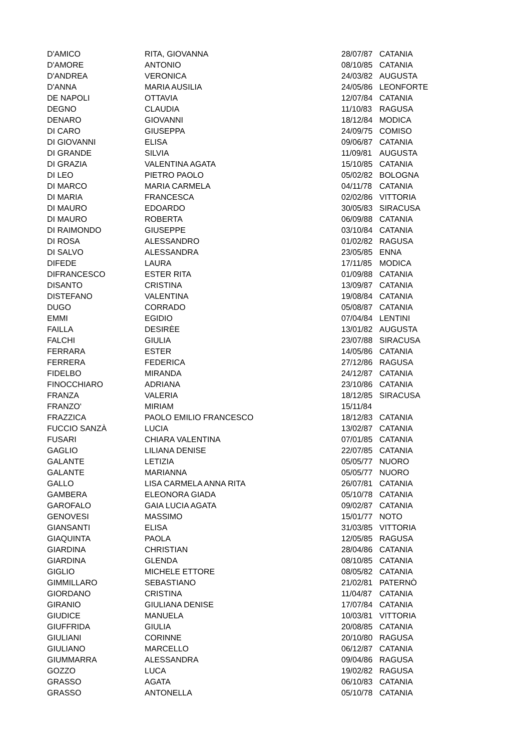| D'AMICO | RITA, GIOVANNA | 28/07/87 | CATANIA |
| D'AMORE | ANTONIO | 08/10/85 | CATANIA |
| D'ANDREA | VERONICA | 24/03/82 | AUGUSTA |
| D'ANNA | MARIA AUSILIA | 24/05/86 | LEONFORTE |
| DE NAPOLI | OTTAVIA | 12/07/84 | CATANIA |
| DEGNO | CLAUDIA | 11/10/83 | RAGUSA |
| DENARO | GIOVANNI | 18/12/84 | MODICA |
| DI CARO | GIUSEPPA | 24/09/75 | COMISO |
| DI GIOVANNI | ELISA | 09/06/87 | CATANIA |
| DI GRANDE | SILVIA | 11/09/81 | AUGUSTA |
| DI GRAZIA | VALENTINA AGATA | 15/10/85 | CATANIA |
| DI LEO | PIETRO PAOLO | 05/02/82 | BOLOGNA |
| DI MARCO | MARIA CARMELA | 04/11/78 | CATANIA |
| DI MARIA | FRANCESCA | 02/02/86 | VITTORIA |
| DI MAURO | EDOARDO | 30/05/83 | SIRACUSA |
| DI MAURO | ROBERTA | 06/09/88 | CATANIA |
| DI RAIMONDO | GIUSEPPE | 03/10/84 | CATANIA |
| DI ROSA | ALESSANDRO | 01/02/82 | RAGUSA |
| DI SALVO | ALESSANDRA | 23/05/85 | ENNA |
| DIFEDE | LAURA | 17/11/85 | MODICA |
| DIFRANCESCO | ESTER RITA | 01/09/88 | CATANIA |
| DISANTO | CRISTINA | 13/09/87 | CATANIA |
| DISTEFANO | VALENTINA | 19/08/84 | CATANIA |
| DUGO | CORRADO | 05/08/87 | CATANIA |
| EMMI | EGIDIO | 07/04/84 | LENTINI |
| FAILLA | DESIRÈE | 13/01/82 | AUGUSTA |
| FALCHI | GIULIA | 23/07/88 | SIRACUSA |
| FERRARA | ESTER | 14/05/86 | CATANIA |
| FERRERA | FEDERICA | 27/12/86 | RAGUSA |
| FIDELBO | MIRANDA | 24/12/87 | CATANIA |
| FINOCCHIARO | ADRIANA | 23/10/86 | CATANIA |
| FRANZA | VALERIA | 18/12/85 | SIRACUSA |
| FRANZO' | MIRIAM | 15/11/84 | |
| FRAZZICA | PAOLO EMILIO FRANCESCO | 18/12/83 | CATANIA |
| FUCCIO SANZÀ | LUCIA | 13/02/87 | CATANIA |
| FUSARI | CHIARA VALENTINA | 07/01/85 | CATANIA |
| GAGLIO | LILIANA DENISE | 22/07/85 | CATANIA |
| GALANTE | LETIZIA | 05/05/77 | NUORO |
| GALANTE | MARIANNA | 05/05/77 | NUORO |
| GALLO | LISA CARMELA ANNA RITA | 26/07/81 | CATANIA |
| GAMBERA | ELEONORA GIADA | 05/10/78 | CATANIA |
| GAROFALO | GAIA LUCIA AGATA | 09/02/87 | CATANIA |
| GENOVESI | MASSIMO | 15/01/77 | NOTO |
| GIANSANTI | ELISA | 31/03/85 | VITTORIA |
| GIAQUINTA | PAOLA | 12/05/85 | RAGUSA |
| GIARDINA | CHRISTIAN | 28/04/86 | CATANIA |
| GIARDINA | GLENDA | 08/10/85 | CATANIA |
| GIGLIO | MICHELE ETTORE | 08/05/82 | CATANIA |
| GIMMILLARO | SEBASTIANO | 21/02/81 | PATERNÒ |
| GIORDANO | CRISTINA | 11/04/87 | CATANIA |
| GIRANIO | GIULIANA DENISE | 17/07/84 | CATANIA |
| GIUDICE | MANUELA | 10/03/81 | VITTORIA |
| GIUFFRIDA | GIULIA | 20/08/85 | CATANIA |
| GIULIANI | CORINNE | 20/10/80 | RAGUSA |
| GIULIANO | MARCELLO | 06/12/87 | CATANIA |
| GIUMMARRA | ALESSANDRA | 09/04/86 | RAGUSA |
| GOZZO | LUCA | 19/02/82 | RAGUSA |
| GRASSO | AGATA | 06/10/83 | CATANIA |
| GRASSO | ANTONELLA | 05/10/78 | CATANIA |